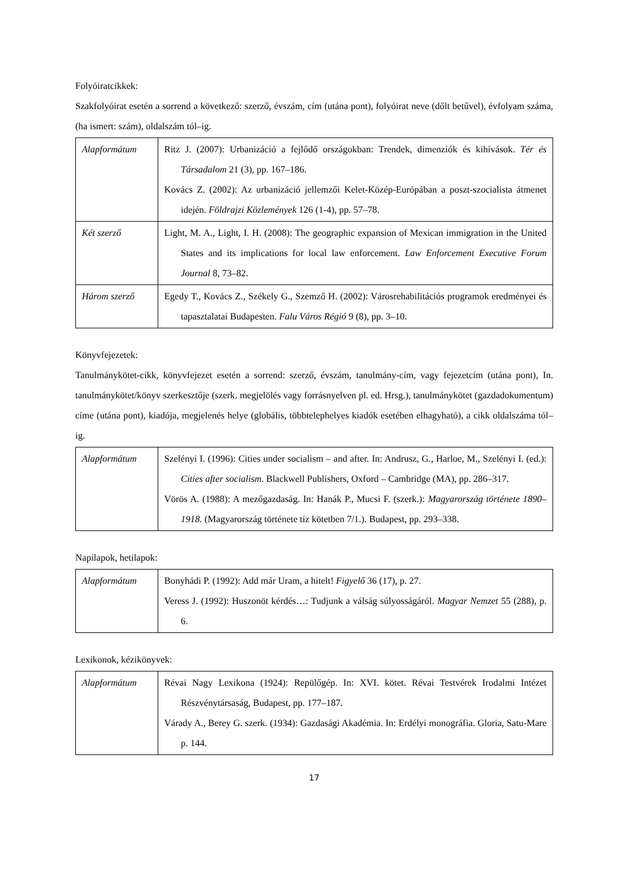Folyóiratcikkek:
Szakfolyóirat esetén a sorrend a következő: szerző, évszám, cím (utána pont), folyóirat neve (dőlt betűvel), évfolyam száma, (ha ismert: szám), oldalszám tól–ig.
| Alapformátum | Ritz J. (2007): Urbanizáció a fejlődő országokban: Trendek, dimenziók és kihívások. Tér és Társadalom 21 (3), pp. 167–186. Kovács Z. (2002): Az urbanizáció jellemzői Kelet-Közép-Európában a poszt-szocialista átmenet idején. Földrajzi Közlemények 126 (1-4), pp. 57–78. |
| Két szerző | Light, M. A., Light, I. H. (2008): The geographic expansion of Mexican immigration in the United States and its implications for local law enforcement. Law Enforcement Executive Forum Journal 8, 73–82. |
| Három szerző | Egedy T., Kovács Z., Székely G., Szemző H. (2002): Városrehabilitációs programok eredményei és tapasztalatai Budapesten. Falu Város Régió 9 (8), pp. 3–10. |
Könyvfejezetek:
Tanulmánykötet-cikk, könyvfejezet esetén a sorrend: szerző, évszám, tanulmány-cím, vagy fejezetcím (utána pont), In. tanulmánykötet/könyv szerkesztője (szerk. megjelölés vagy forrásnyelven pl. ed. Hrsg.), tanulmánykötet (gazdadokumentum) címe (utána pont), kiadója, megjelenés helye (globális, többtelephelyes kiadók esetében elhagyható), a cikk oldalszáma tól–ig.
| Alapformátum | Szelényi I. (1996): Cities under socialism – and after. In: Andrusz, G., Harloe, M., Szelényi I. (ed.): Cities after socialism . Blackwell Publishers, Oxford – Cambridge (MA), pp. 286–317. Vörös A. (1988): A mezőgazdaság. In: Hanák P., Mucsi F. (szerk.): Magyarország története 1890–1918. (Magyarország története tíz kötetben 7/1.). Budapest, pp. 293–338. |
Napilapok, hetilapok:
| Alapformátum | Bonyhádi P. (1992): Add már Uram, a hitelt! Figyelő 36 (17), p. 27. Veress J. (1992): Huszonöt kérdés…: Tudjunk a válság súlyosságáról. Magyar Nemzet 55 (288), p. 6. |
Lexikonok, kézikönyvek:
| Alapformátum | Révai Nagy Lexikona (1924): Repülőgép. In: XVI. kötet. Révai Testvérek Irodalmi Intézet Részvénytársaság, Budapest, pp. 177–187. Várady A., Berey G. szerk. (1934): Gazdasági Akadémia. In: Erdélyi monográfia. Gloria, Satu-Mare p. 144. |
17